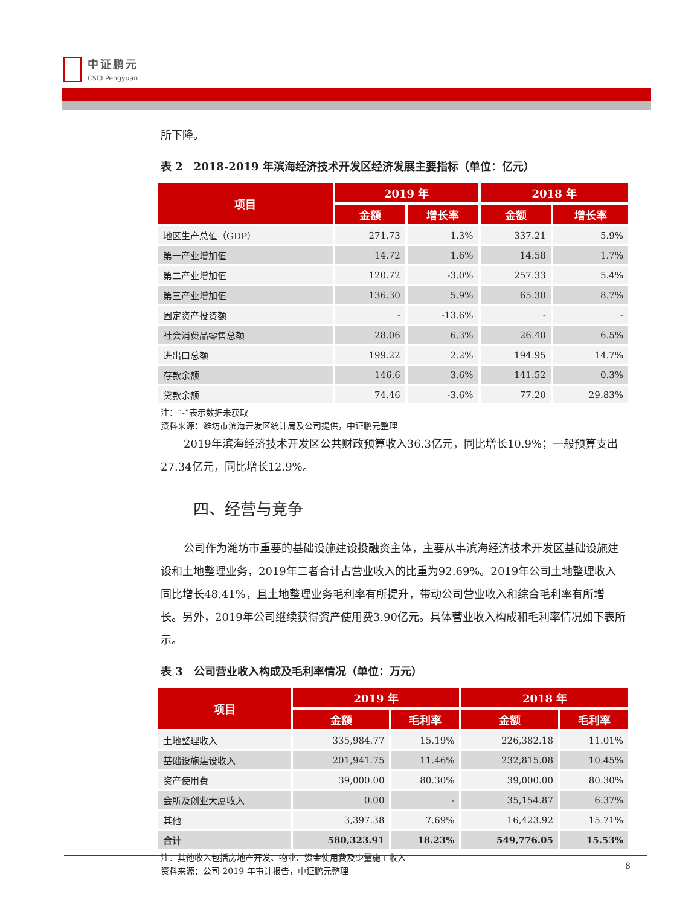中证鹏元
CSCI Pengyuan
所下降。
表 2　2018-2019 年滨海经济技术开发区经济发展主要指标（单位：亿元）
| 项目 | 2019 年 | | 2018 年 | |
| --- | --- | --- | --- | --- |
| | 金额 | 增长率 | 金额 | 增长率 |
| 地区生产总值（GDP） | 271.73 | 1.3% | 337.21 | 5.9% |
| 第一产业增加值 | 14.72 | 1.6% | 14.58 | 1.7% |
| 第二产业增加值 | 120.72 | -3.0% | 257.33 | 5.4% |
| 第三产业增加值 | 136.30 | 5.9% | 65.30 | 8.7% |
| 固定资产投资额 | - | -13.6% | - | - |
| 社会消费品零售总额 | 28.06 | 6.3% | 26.40 | 6.5% |
| 进出口总额 | 199.22 | 2.2% | 194.95 | 14.7% |
| 存款余额 | 146.6 | 3.6% | 141.52 | 0.3% |
| 贷款余额 | 74.46 | -3.6% | 77.20 | 29.83% |
注：“-”表示数据未获取
资料来源：潍坊市滨海开发区统计局及公司提供，中证鹏元整理
2019年滨海经济技术开发区公共财政预算收入36.3亿元，同比增长10.9%；一般预算支出27.34亿元，同比增长12.9%。
四、经营与竞争
公司作为潍坊市重要的基础设施建设投融资主体，主要从事滨海经济技术开发区基础设施建设和土地整理业务，2019年二者合计占营业收入的比重为92.69%。2019年公司土地整理收入同比增长48.41%，且土地整理业务毛利率有所提升，带动公司营业收入和综合毛利率有所增长。另外，2019年公司继续获得资产使用费3.90亿元。具体营业收入构成和毛利率情况如下表所示。
表 3　公司营业收入构成及毛利率情况（单位：万元）
| 项目 | 2019 年 | | 2018 年 | |
| --- | --- | --- | --- | --- |
| | 金额 | 毛利率 | 金额 | 毛利率 |
| 土地整理收入 | 335,984.77 | 15.19% | 226,382.18 | 11.01% |
| 基础设施建设收入 | 201,941.75 | 11.46% | 232,815.08 | 10.45% |
| 资产使用费 | 39,000.00 | 80.30% | 39,000.00 | 80.30% |
| 会所及创业大厦收入 | 0.00 | - | 35,154.87 | 6.37% |
| 其他 | 3,397.38 | 7.69% | 16,423.92 | 15.71% |
| 合计 | 580,323.91 | 18.23% | 549,776.05 | 15.53% |
注：其他收入包括房地产开发、物业、资金使用费及少量施工收入
资料来源：公司 2019 年审计报告，中证鹏元整理
8